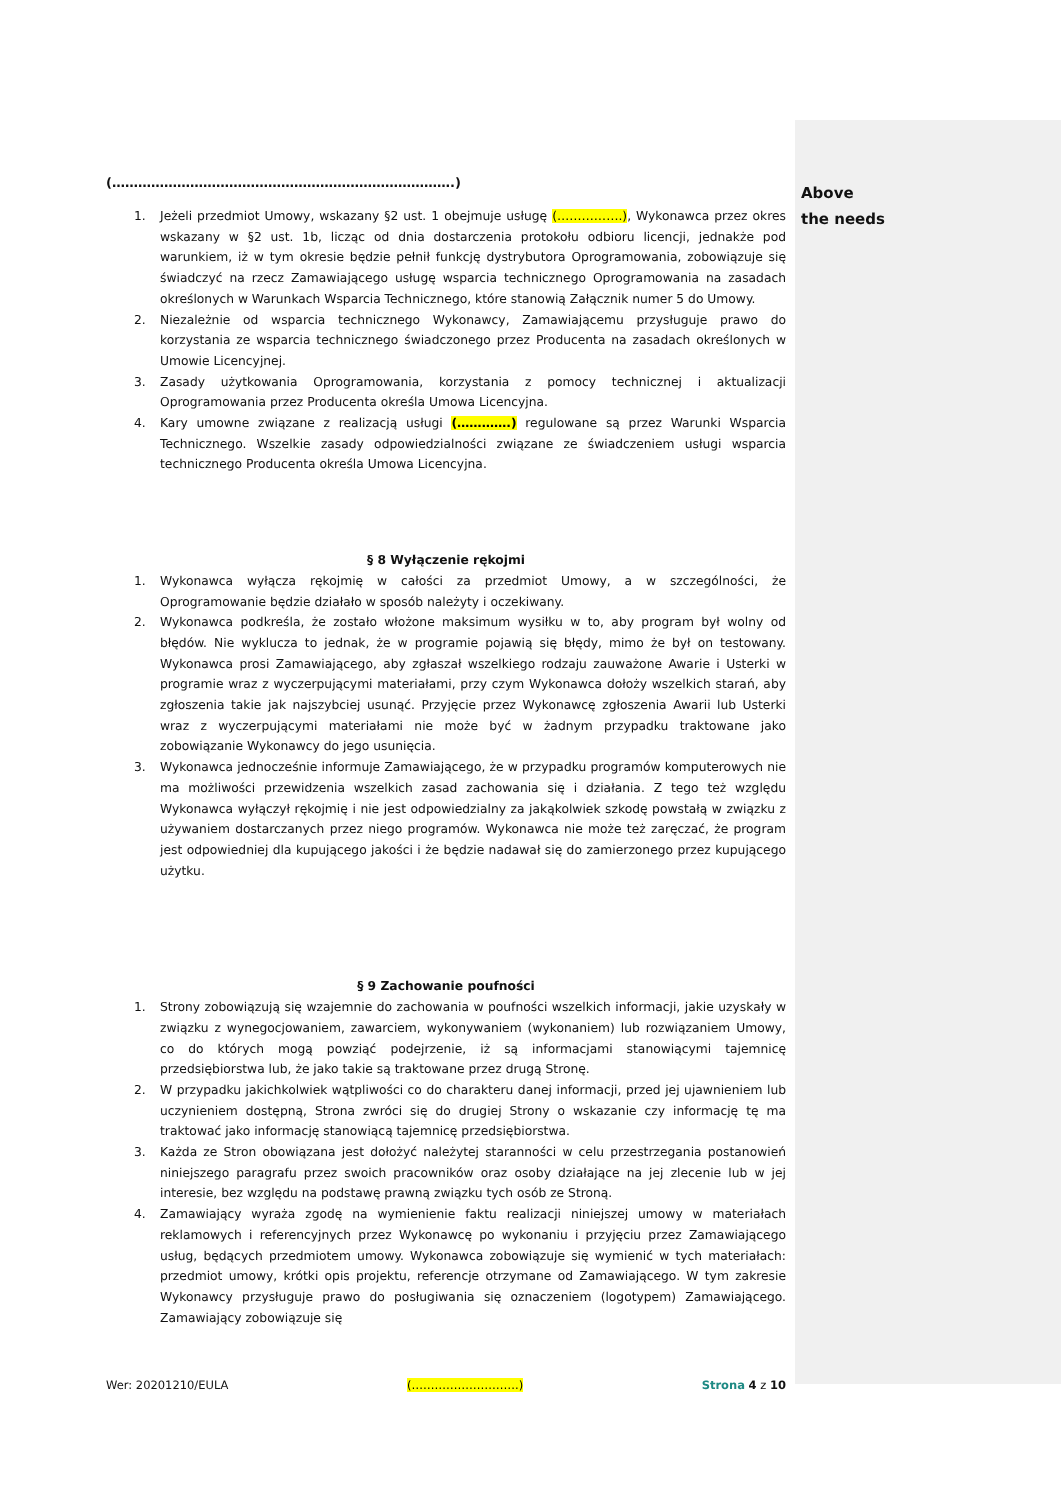(…………………………………………………………………….)
1. Jeżeli przedmiot Umowy, wskazany §2 ust. 1 obejmuje usługę (…………….), Wykonawca przez okres wskazany w §2 ust. 1b, licząc od dnia dostarczenia protokołu odbioru licencji, jednakże pod warunkiem, iż w tym okresie będzie pełnił funkcję dystrybutora Oprogramowania, zobowiązuje się świadczyć na rzecz Zamawiającego usługę wsparcia technicznego Oprogramowania na zasadach określonych w Warunkach Wsparcia Technicznego, które stanowią Załącznik numer 5 do Umowy.
2. Niezależnie od wsparcia technicznego Wykonawcy, Zamawiającemu przysługuje prawo do korzystania ze wsparcia technicznego świadczonego przez Producenta na zasadach określonych w Umowie Licencyjnej.
3. Zasady użytkowania Oprogramowania, korzystania z pomocy technicznej i aktualizacji Oprogramowania przez Producenta określa Umowa Licencyjna.
4. Kary umowne związane z realizacją usługi (………….) regulowane są przez Warunki Wsparcia Technicznego. Wszelkie zasady odpowiedzialności związane ze świadczeniem usługi wsparcia technicznego Producenta określa Umowa Licencyjna.
§ 8 Wyłączenie rękojmi
1. Wykonawca wyłącza rękojmię w całości za przedmiot Umowy, a w szczególności, że Oprogramowanie będzie działało w sposób należyty i oczekiwany.
2. Wykonawca podkreśla, że zostało włożone maksimum wysiłku w to, aby program był wolny od błędów. Nie wyklucza to jednak, że w programie pojawią się błędy, mimo że był on testowany. Wykonawca prosi Zamawiającego, aby zgłaszał wszelkiego rodzaju zauważone Awarie i Usterki w programie wraz z wyczerpującymi materiałami, przy czym Wykonawca dołoży wszelkich starań, aby zgłoszenia takie jak najszybciej usunąć. Przyjęcie przez Wykonawcę zgłoszenia Awarii lub Usterki wraz z wyczerpującymi materiałami nie może być w żadnym przypadku traktowane jako zobowiązanie Wykonawcy do jego usunięcia.
3. Wykonawca jednocześnie informuje Zamawiającego, że w przypadku programów komputerowych nie ma możliwości przewidzenia wszelkich zasad zachowania się i działania. Z tego też względu Wykonawca wyłączył rękojmię i nie jest odpowiedzialny za jakąkolwiek szkodę powstałą w związku z używaniem dostarczanych przez niego programów. Wykonawca nie może też zaręczać, że program jest odpowiedniej dla kupującego jakości i że będzie nadawał się do zamierzonego przez kupującego użytku.
§ 9 Zachowanie poufności
1. Strony zobowiązują się wzajemnie do zachowania w poufności wszelkich informacji, jakie uzyskały w związku z wynegocjowaniem, zawarciem, wykonywaniem (wykonaniem) lub rozwiązaniem Umowy, co do których mogą powziąć podejrzenie, iż są informacjami stanowiącymi tajemnicę przedsiębiorstwa lub, że jako takie są traktowane przez drugą Stronę.
2. W przypadku jakichkolwiek wątpliwości co do charakteru danej informacji, przed jej ujawnieniem lub uczynieniem dostępną, Strona zwróci się do drugiej Strony o wskazanie czy informację tę ma traktować jako informację stanowiącą tajemnicę przedsiębiorstwa.
3. Każda ze Stron obowiązana jest dołożyć należytej staranności w celu przestrzegania postanowień niniejszego paragrafu przez swoich pracowników oraz osoby działające na jej zlecenie lub w jej interesie, bez względu na podstawę prawną związku tych osób ze Stroną.
4. Zamawiający wyraża zgodę na wymienienie faktu realizacji niniejszej umowy w materiałach reklamowych i referencyjnych przez Wykonawcę po wykonaniu i przyjęciu przez Zamawiającego usług, będących przedmiotem umowy. Wykonawca zobowiązuje się wymienić w tych materiałach: przedmiot umowy, krótki opis projektu, referencje otrzymane od Zamawiającego. W tym zakresie Wykonawcy przysługuje prawo do posługiwania się oznaczeniem (logotypem) Zamawiającego. Zamawiający zobowiązuje się
Wer: 20201210/EULA (……………………….) Strona 4 z 10
Above
the needs